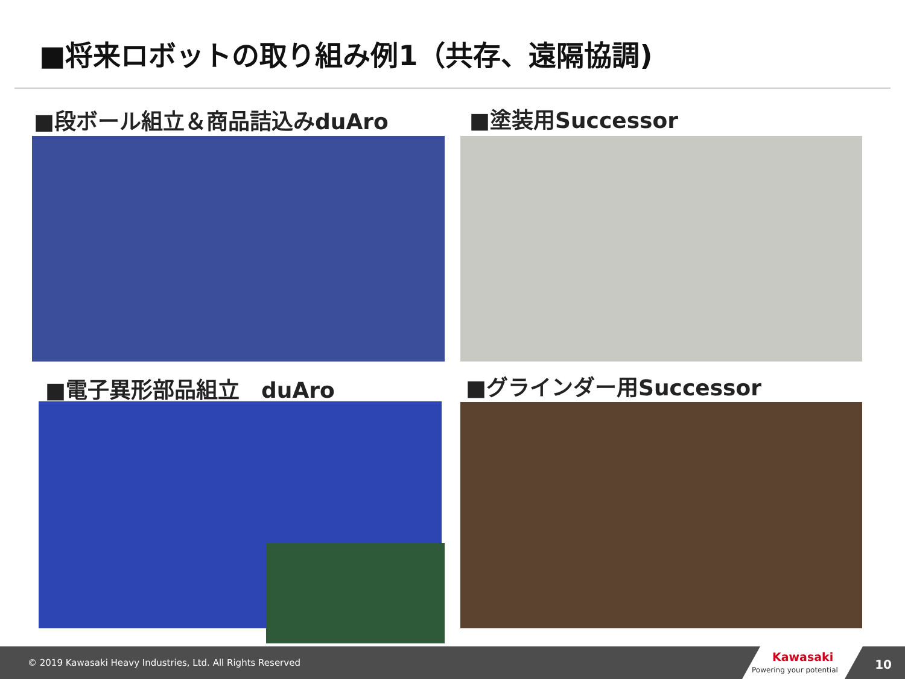■将来ロボットの取り組み例1（共存、遠隔協調)
■段ボール組立＆商品詰込みduAro ■塗装用Successor
■電子異形部品組立　duAro ■グラインダー用Successor
© 2019 Kawasaki Heavy Industries, Ltd. All Rights Reserved
Kawasaki
Powering your potential
10